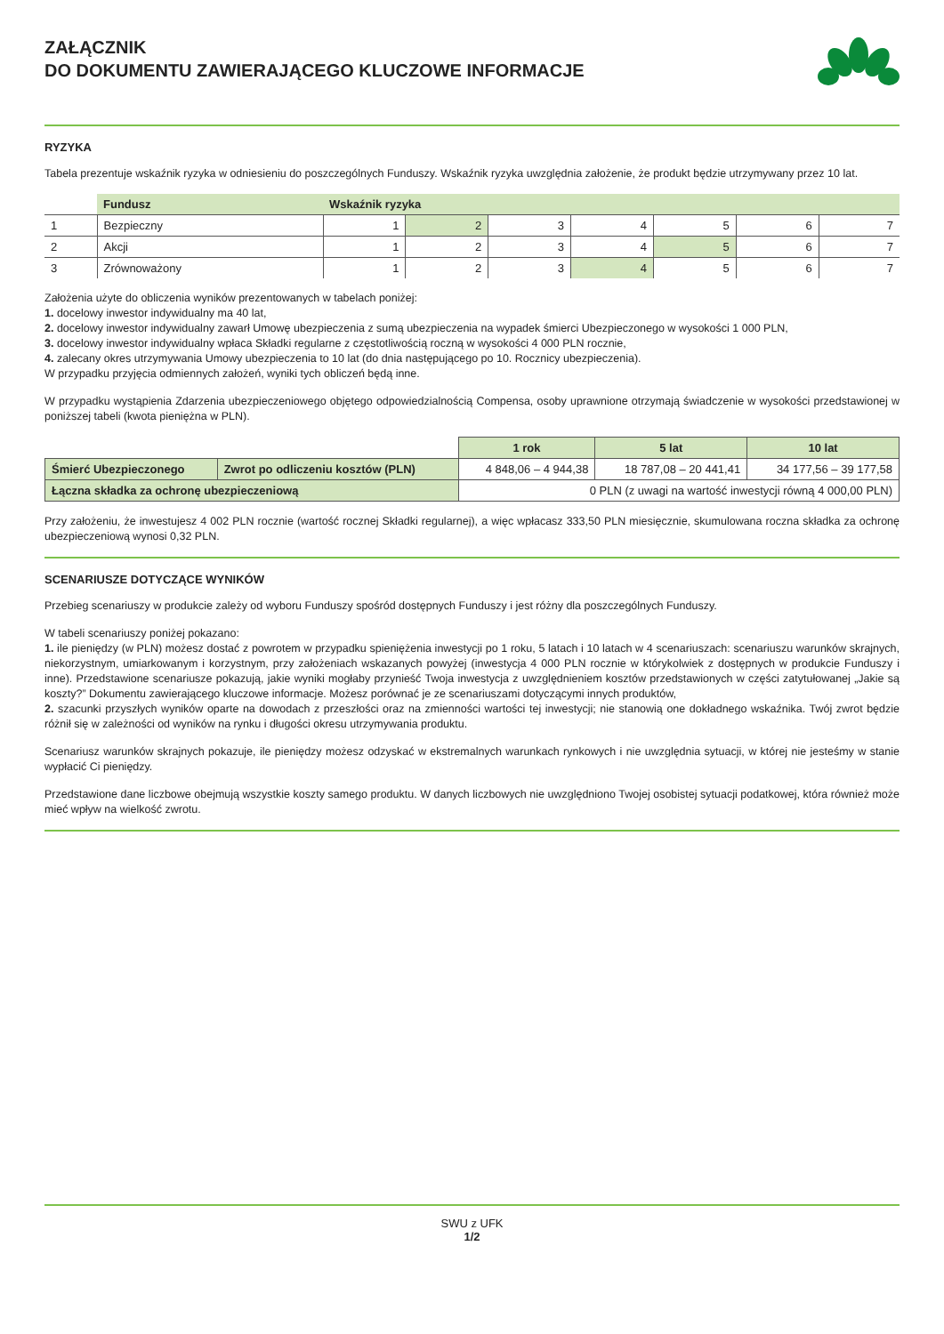ZAŁĄCZNIK
DO DOKUMENTU ZAWIERAJĄCEGO KLUCZOWE INFORMACJE
RYZYKA
Tabela prezentuje wskaźnik ryzyka w odniesieniu do poszczególnych Funduszy. Wskaźnik ryzyka uwzględnia założenie, że produkt będzie utrzymywany przez 10 lat.
| | Fundusz | Wskaźnik ryzyka | | | | | | |
| 1 | Bezpieczny | 1 | 2 | 3 | 4 | 5 | 6 | 7 |
| 2 | Akcji | 1 | 2 | 3 | 4 | 5 | 6 | 7 |
| 3 | Zrównoważony | 1 | 2 | 3 | 4 | 5 | 6 | 7 |
Założenia użyte do obliczenia wyników prezentowanych w tabelach poniżej:
1. docelowy inwestor indywidualny ma 40 lat,
2. docelowy inwestor indywidualny zawarł Umowę ubezpieczenia z sumą ubezpieczenia na wypadek śmierci Ubezpieczonego w wysokości 1 000 PLN,
3. docelowy inwestor indywidualny wpłaca Składki regularne z częstotliwością roczną w wysokości 4 000 PLN rocznie,
4. zalecany okres utrzymywania Umowy ubezpieczenia to 10 lat (do dnia następującego po 10. Rocznicy ubezpieczenia).
W przypadku przyjęcia odmiennych założeń, wyniki tych obliczeń będą inne.
W przypadku wystąpienia Zdarzenia ubezpieczeniowego objętego odpowiedzialnością Compensa, osoby uprawnione otrzymają świadczenie w wysokości przedstawionej w poniższej tabeli (kwota pieniężna w PLN).
| | | 1 rok | 5 lat | 10 lat |
| Śmierć Ubezpieczonego | Zwrot po odliczeniu kosztów (PLN) | 4 848,06 – 4 944,38 | 18 787,08 – 20 441,41 | 34 177,56 – 39 177,58 |
| Łączna składka za ochronę ubezpieczeniową | | 0 PLN (z uwagi na wartość inwestycji równą 4 000,00 PLN) | | |
Przy założeniu, że inwestujesz 4 002 PLN rocznie (wartość rocznej Składki regularnej), a więc wpłacasz 333,50 PLN miesięcznie, skumulowana roczna składka za ochronę ubezpieczeniową wynosi 0,32 PLN.
SCENARIUSZE DOTYCZĄCE WYNIKÓW
Przebieg scenariuszy w produkcie zależy od wyboru Funduszy spośród dostępnych Funduszy i jest różny dla poszczególnych Funduszy.
W tabeli scenariuszy poniżej pokazano:
1. ile pieniędzy (w PLN) możesz dostać z powrotem w przypadku spieniężenia inwestycji po 1 roku, 5 latach i 10 latach w 4 scenariuszach: scenariuszu warunków skrajnych, niekorzystnym, umiarkowanym i korzystnym, przy założeniach wskazanych powyżej (inwestycja 4 000 PLN rocznie w którykolwiek z dostępnych w produkcie Funduszy i inne). Przedstawione scenariusze pokazują, jakie wyniki mogłaby przynieść Twoja inwestycja z uwzględnieniem kosztów przedstawionych w części zatytułowanej „Jakie są koszty?” Dokumentu zawierającego kluczowe informacje. Możesz porównać je ze scenariuszami dotyczącymi innych produktów,
2. szacunki przyszłych wyników oparte na dowodach z przeszłości oraz na zmienności wartości tej inwestycji; nie stanowią one dokładnego wskaźnika. Twój zwrot będzie różnił się w zależności od wyników na rynku i długości okresu utrzymywania produktu.
Scenariusz warunków skrajnych pokazuje, ile pieniędzy możesz odzyskać w ekstremalnych warunkach rynkowych i nie uwzględnia sytuacji, w której nie jesteśmy w stanie wypłacić Ci pieniędzy.
Przedstawione dane liczbowe obejmują wszystkie koszty samego produktu. W danych liczbowych nie uwzględniono Twojej osobistej sytuacji podatkowej, która również może mieć wpływ na wielkość zwrotu.
SWU z UFK
1/2